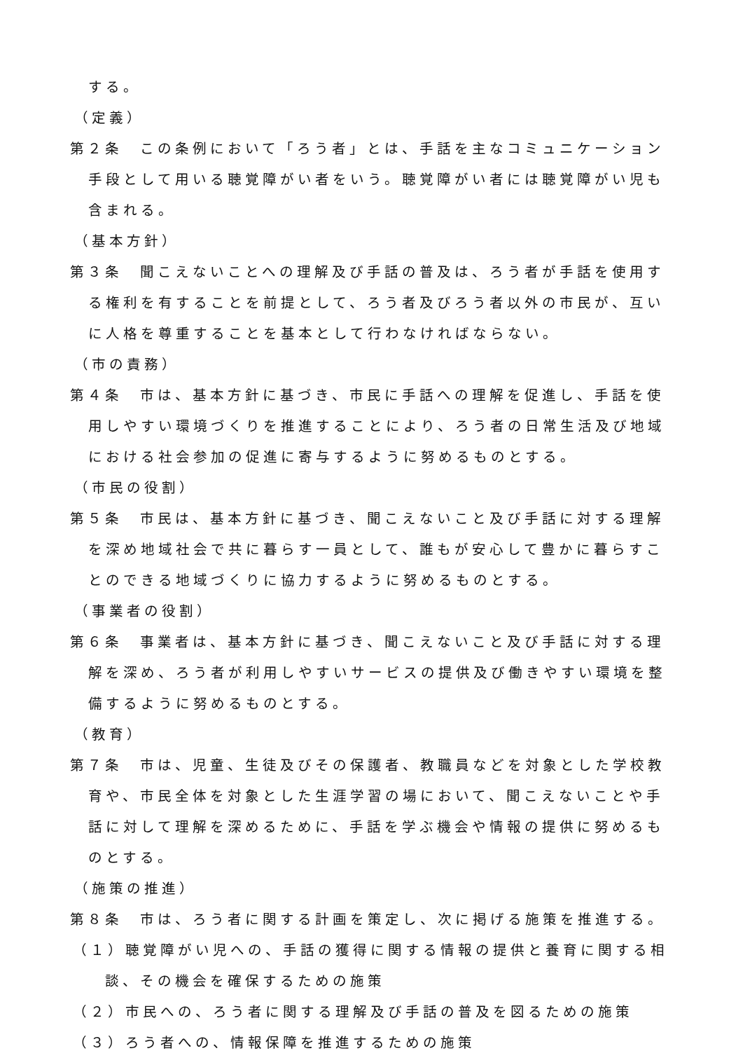する。
（定義）
第２条　この条例において「ろう者」とは、手話を主なコミュニケーション手段として用いる聴覚障がい者をいう。聴覚障がい者には聴覚障がい児も含まれる。
（基本方針）
第３条　聞こえないことへの理解及び手話の普及は、ろう者が手話を使用する権利を有することを前提として、ろう者及びろう者以外の市民が、互いに人格を尊重することを基本として行わなければならない。
（市の責務）
第４条　市は、基本方針に基づき、市民に手話への理解を促進し、手話を使用しやすい環境づくりを推進することにより、ろう者の日常生活及び地域における社会参加の促進に寄与するように努めるものとする。
（市民の役割）
第５条　市民は、基本方針に基づき、聞こえないこと及び手話に対する理解を深め地域社会で共に暮らす一員として、誰もが安心して豊かに暮らすことのできる地域づくりに協力するように努めるものとする。
（事業者の役割）
第６条　事業者は、基本方針に基づき、聞こえないこと及び手話に対する理解を深め、ろう者が利用しやすいサービスの提供及び働きやすい環境を整備するように努めるものとする。
（教育）
第７条　市は、児童、生徒及びその保護者、教職員などを対象とした学校教育や、市民全体を対象とした生涯学習の場において、聞こえないことや手話に対して理解を深めるために、手話を学ぶ機会や情報の提供に努めるものとする。
（施策の推進）
第８条　市は、ろう者に関する計画を策定し、次に掲げる施策を推進する。
（１）聴覚障がい児への、手話の獲得に関する情報の提供と養育に関する相談、その機会を確保するための施策
（２）市民への、ろう者に関する理解及び手話の普及を図るための施策
（３）ろう者への、情報保障を推進するための施策